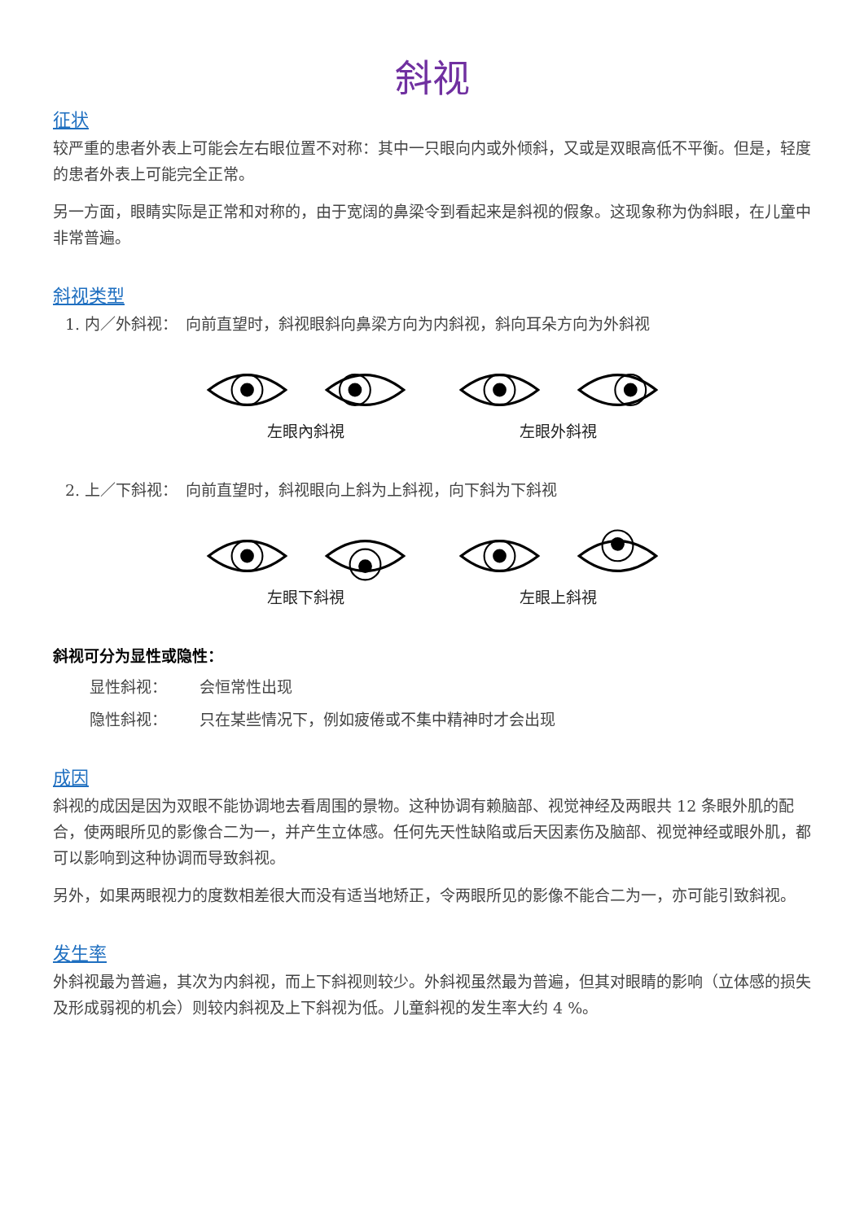斜视
征状
较严重的患者外表上可能会左右眼位置不对称：其中一只眼向内或外倾斜，又或是双眼高低不平衡。但是，轻度的患者外表上可能完全正常。
另一方面，眼睛实际是正常和对称的，由于宽阔的鼻梁令到看起来是斜视的假象。这现象称为伪斜眼，在儿童中非常普遍。
斜视类型
1. 内／外斜视：　向前直望时，斜视眼斜向鼻梁方向为内斜视，斜向耳朵方向为外斜视
左眼內斜視 左眼外斜視
2. 上／下斜视：　向前直望时，斜视眼向上斜为上斜视，向下斜为下斜视
左眼下斜視 左眼上斜視
斜视可分为显性或隐性：
显性斜视： 会恒常性出现
隐性斜视： 只在某些情况下，例如疲倦或不集中精神时才会出现
成因
斜视的成因是因为双眼不能协调地去看周围的景物。这种协调有赖脑部、视觉神经及两眼共 12 条眼外肌的配合，使两眼所见的影像合二为一，并产生立体感。任何先天性缺陷或后天因素伤及脑部、视觉神经或眼外肌，都可以影响到这种协调而导致斜视。
另外，如果两眼视力的度数相差很大而没有适当地矫正，令两眼所见的影像不能合二为一，亦可能引致斜视。
发生率
外斜视最为普遍，其次为内斜视，而上下斜视则较少。外斜视虽然最为普遍，但其对眼睛的影响（立体感的损失及形成弱视的机会）则较内斜视及上下斜视为低。儿童斜视的发生率大约 4 %。